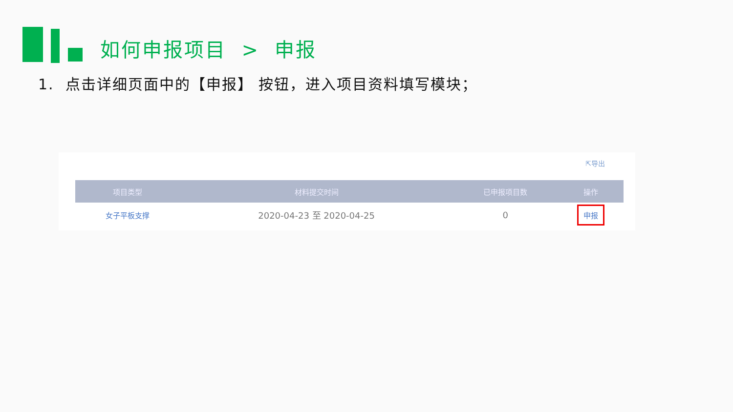如何申报项目 > 申报
1. 点击详细页面中的【申报】 按钮，进入项目资料填写模块；
⇱导出
| 项目类型 | 材料提交时间 | 已申报项目数 | 操作 |
| --- | --- | --- | --- |
| 女子平板支撑 | 2020-04-23 至 2020-04-25 | 0 | 申报 |